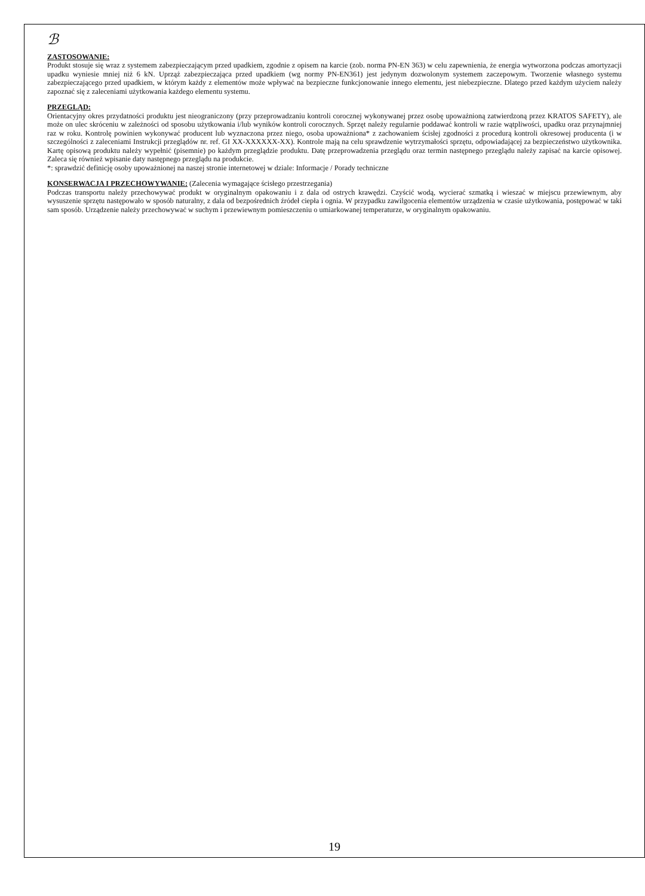ℬ
ZASTOSOWANIE:
Produkt stosuje się wraz z systemem zabezpieczającym przed upadkiem, zgodnie z opisem na karcie (zob. norma PN-EN 363) w celu zapewnienia, że energia wytworzona podczas amortyzacji upadku wyniesie mniej niż 6 kN. Uprząż zabezpieczająca przed upadkiem (wg normy PN-EN361) jest jedynym dozwolonym systemem zaczepowym. Tworzenie własnego systemu zabezpieczającego przed upadkiem, w którym każdy z elementów może wpływać na bezpieczne funkcjonowanie innego elementu, jest niebezpieczne. Dlatego przed każdym użyciem należy zapoznać się z zaleceniami użytkowania każdego elementu systemu.
PRZEGLĄD:
Orientacyjny okres przydatności produktu jest nieograniczony (przy przeprowadzaniu kontroli corocznej wykonywanej przez osobę upoważnioną zatwierdzoną przez KRATOS SAFETY), ale może on ulec skróceniu w zależności od sposobu użytkowania i/lub wyników kontroli corocznych. Sprzęt należy regularnie poddawać kontroli w razie wątpliwości, upadku oraz przynajmniej raz w roku. Kontrolę powinien wykonywać producent lub wyznaczona przez niego, osoba upoważniona* z zachowaniem ścisłej zgodności z procedurą kontroli okresowej producenta (i w szczególności z zaleceniami Instrukcji przeglądów nr. ref. GI XX-XXXXXX-XX). Kontrole mają na celu sprawdzenie wytrzymałości sprzętu, odpowiadającej za bezpieczeństwo użytkownika. Kartę opisową produktu należy wypełnić (pisemnie) po każdym przeglądzie produktu. Datę przeprowadzenia przeglądu oraz termin następnego przeglądu należy zapisać na karcie opisowej. Zaleca się również wpisanie daty następnego przeglądu na produkcie.
*: sprawdzić definicję osoby upoważnionej na naszej stronie internetowej w dziale: Informacje / Porady techniczne
KONSERWACJA I PRZECHOWYWANIE: (Zalecenia wymagające ścisłego przestrzegania)
Podczas transportu należy przechowywać produkt w oryginalnym opakowaniu i z dala od ostrych krawędzi. Czyścić wodą, wycierać szmatką i wieszać w miejscu przewiewnym, aby wysuszenie sprzętu następowało w sposób naturalny, z dala od bezpośrednich źródeł ciepła i ognia. W przypadku zawilgocenia elementów urządzenia w czasie użytkowania, postępować w taki sam sposób. Urządzenie należy przechowywać w suchym i przewiewnym pomieszczeniu o umiarkowanej temperaturze, w oryginalnym opakowaniu.
19